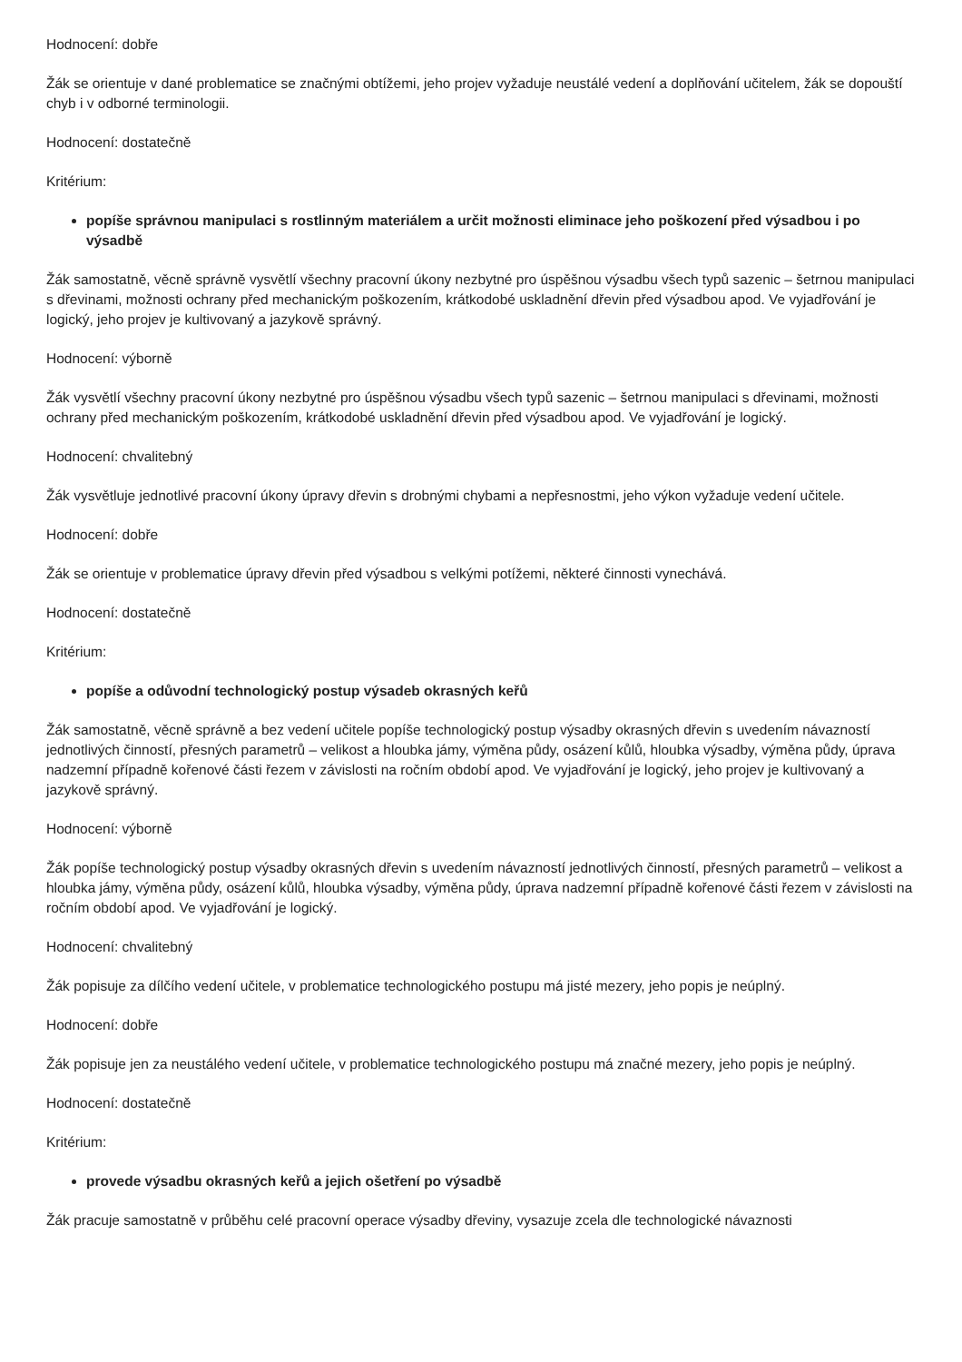Hodnocení: dobře
Žák se orientuje v dané problematice se značnými obtížemi, jeho projev vyžaduje neustálé vedení a doplňování učitelem, žák se dopouští chyb i v odborné terminologii.
Hodnocení: dostatečně
Kritérium:
popíše správnou manipulaci s rostlinným materiálem a určit možnosti eliminace jeho poškození před výsadbou i po výsadbě
Žák samostatně, věcně správně vysvětlí všechny pracovní úkony nezbytné pro úspěšnou výsadbu všech typů sazenic – šetrnou manipulaci s dřevinami, možnosti ochrany před mechanickým poškozením, krátkodobé uskladnění dřevin před výsadbou apod. Ve vyjadřování je logický, jeho projev je kultivovaný a jazykově správný.
Hodnocení: výborně
Žák vysvětlí všechny pracovní úkony nezbytné pro úspěšnou výsadbu všech typů sazenic – šetrnou manipulaci s dřevinami, možnosti ochrany před mechanickým poškozením, krátkodobé uskladnění dřevin před výsadbou apod. Ve vyjadřování je logický.
Hodnocení: chvalitebný
Žák vysvětluje jednotlivé pracovní úkony úpravy dřevin s drobnými chybami a nepřesnostmi, jeho výkon vyžaduje vedení učitele.
Hodnocení: dobře
Žák se orientuje v problematice úpravy dřevin před výsadbou s velkými potížemi, některé činnosti vynechává.
Hodnocení: dostatečně
Kritérium:
popíše a odůvodní technologický postup výsadeb okrasných keřů
Žák samostatně, věcně správně a bez vedení učitele popíše technologický postup výsadby okrasných dřevin s uvedením návazností jednotlivých činností, přesných parametrů – velikost a hloubka jámy, výměna půdy, osázení kůlů, hloubka výsadby, výměna půdy, úprava nadzemní případně kořenové části řezem v závislosti na ročním období apod. Ve vyjadřování je logický, jeho projev je kultivovaný a jazykově správný.
Hodnocení: výborně
Žák popíše technologický postup výsadby okrasných dřevin s uvedením návazností jednotlivých činností, přesných parametrů – velikost a hloubka jámy, výměna půdy, osázení kůlů, hloubka výsadby, výměna půdy, úprava nadzemní případně kořenové části řezem v závislosti na ročním období apod. Ve vyjadřování je logický.
Hodnocení: chvalitebný
Žák popisuje za dílčího vedení učitele, v problematice technologického postupu má jisté mezery, jeho popis je neúplný.
Hodnocení: dobře
Žák popisuje jen za neustálého vedení učitele, v problematice technologického postupu má značné mezery, jeho popis je neúplný.
Hodnocení: dostatečně
Kritérium:
provede výsadbu okrasných keřů a jejich ošetření po výsadbě
Žák pracuje samostatně v průběhu celé pracovní operace výsadby dřeviny, vysazuje zcela dle technologické návaznosti